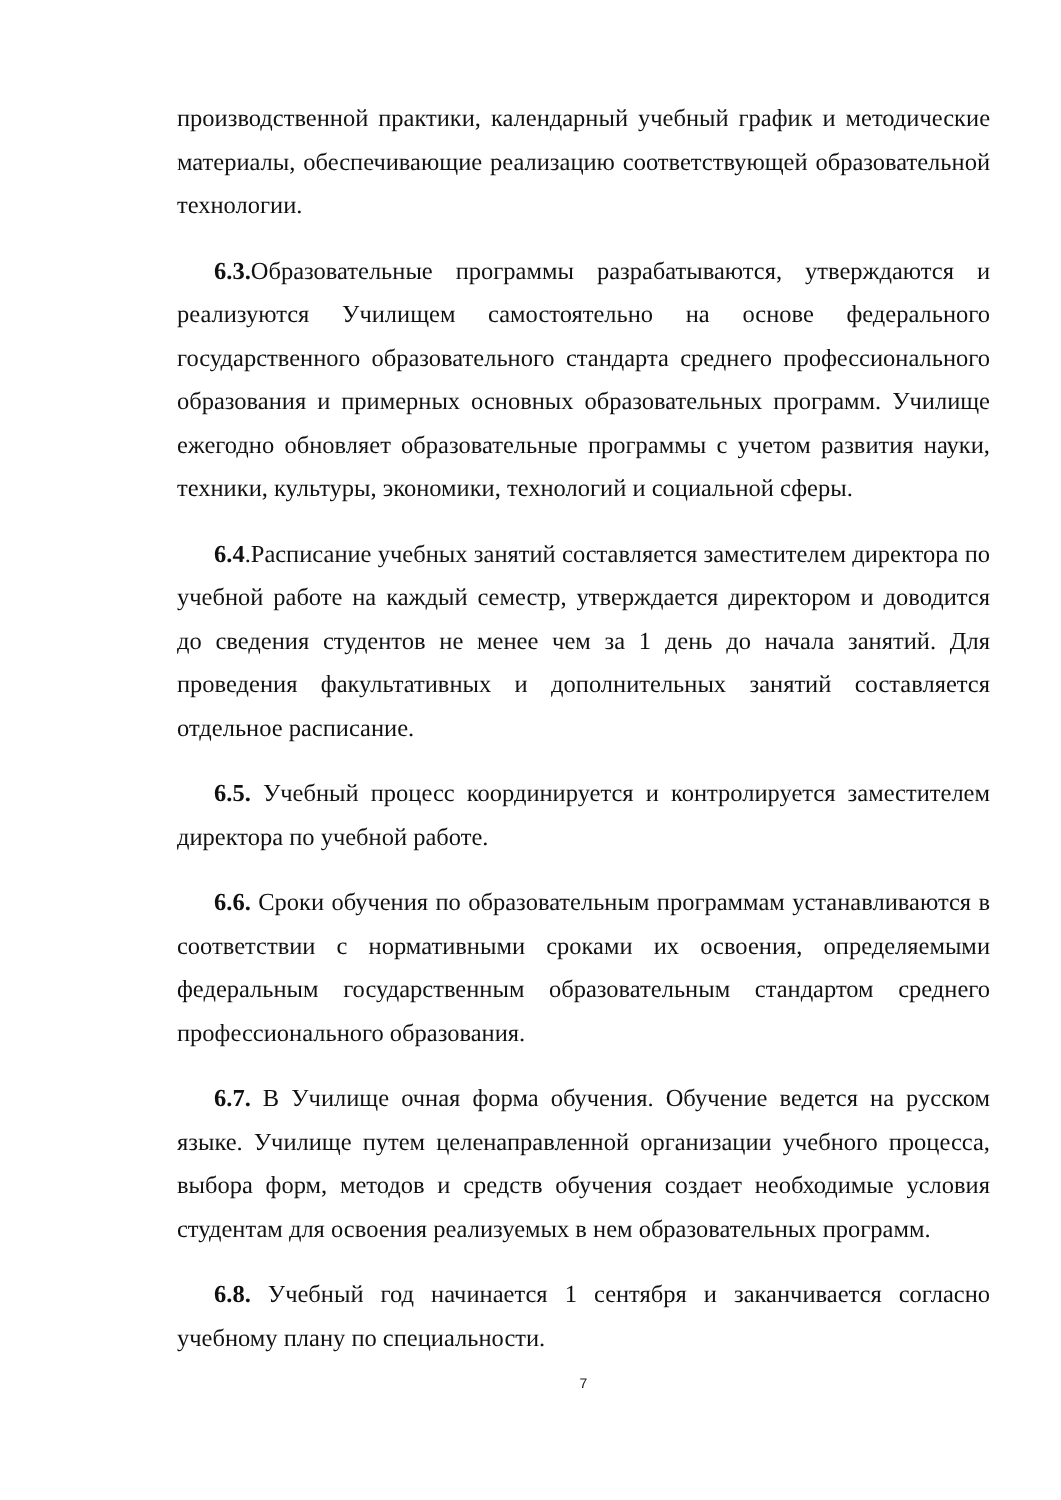производственной практики, календарный учебный график и методические материалы, обеспечивающие реализацию соответствующей образовательной технологии.
6.3. Образовательные программы разрабатываются, утверждаются и реализуются Училищем самостоятельно на основе федерального государственного образовательного стандарта среднего профессионального образования и примерных основных образовательных программ. Училище ежегодно обновляет образовательные программы с учетом развития науки, техники, культуры, экономики, технологий и социальной сферы.
6.4.Расписание учебных занятий составляется заместителем директора по учебной работе на каждый семестр, утверждается директором и доводится до сведения студентов не менее чем за 1 день до начала занятий. Для проведения факультативных и дополнительных занятий составляется отдельное расписание.
6.5. Учебный процесс координируется и контролируется заместителем директора по учебной работе.
6.6. Сроки обучения по образовательным программам устанавливаются в соответствии с нормативными сроками их освоения, определяемыми федеральным государственным образовательным стандартом среднего профессионального образования.
6.7. В Училище очная форма обучения. Обучение ведется на русском языке. Училище путем целенаправленной организации учебного процесса, выбора форм, методов и средств обучения создает необходимые условия студентам для освоения реализуемых в нем образовательных программ.
6.8. Учебный год начинается 1 сентября и заканчивается согласно учебному плану по специальности.
7